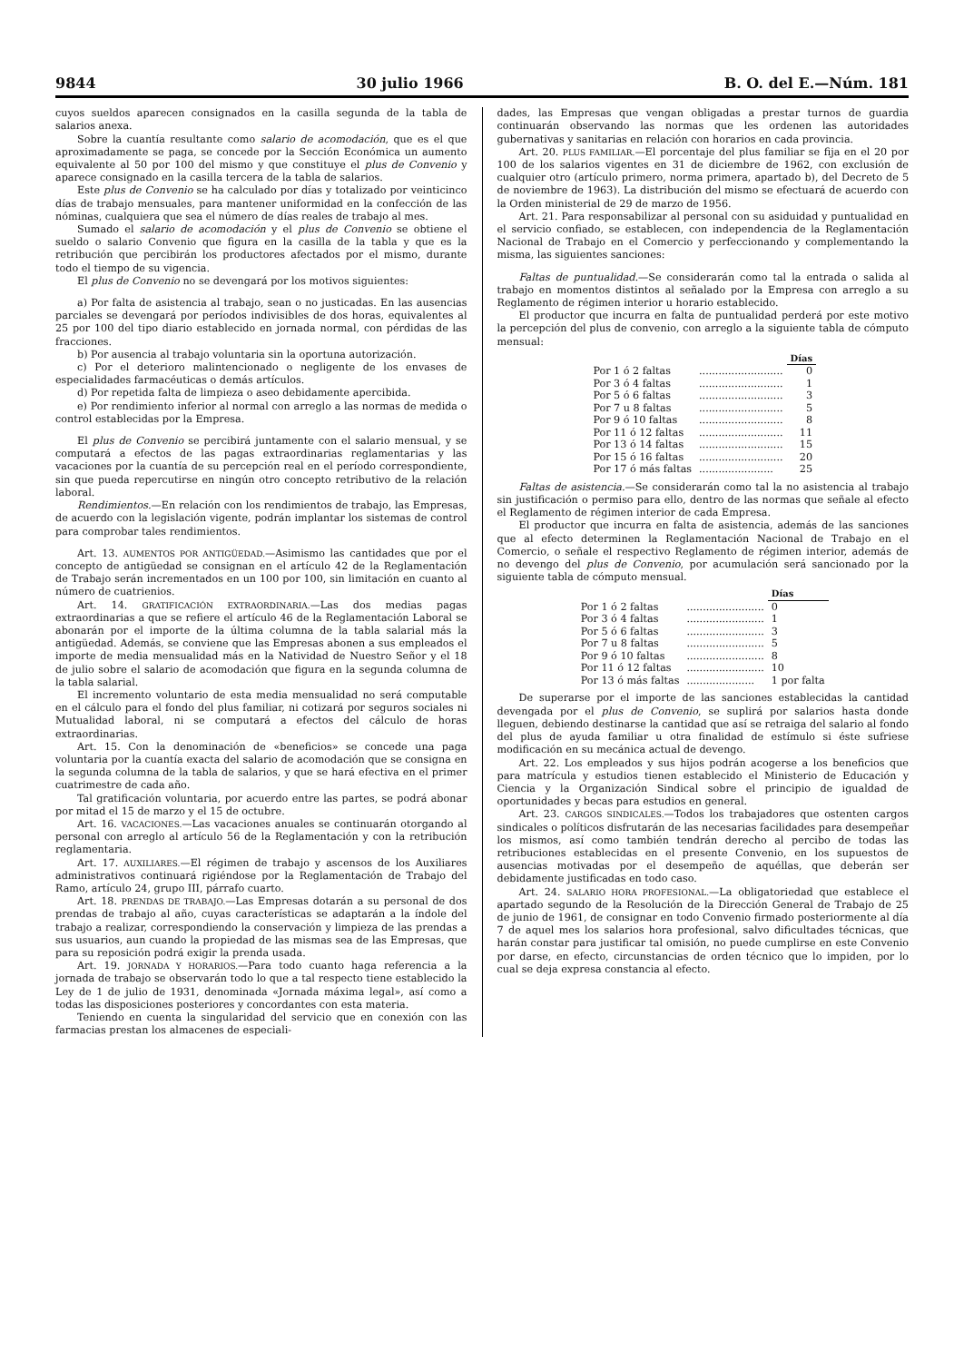9844 30 julio 1966 B. O. del E.—Núm. 181
cuyos sueldos aparecen consignados en la casilla segunda de la tabla de salarios anexa.
Sobre la cuantía resultante como salario de acomodación, que es el que aproximadamente se paga, se concede por la Sección Económica un aumento equivalente al 50 por 100 del mismo y que constituye el plus de Convenio y aparece consignado en la casilla tercera de la tabla de salarios.
Este plus de Convenio se ha calculado por días y totalizado por veinticinco días de trabajo mensuales, para mantener uniformidad en la confección de las nóminas, cualquiera que sea el número de días reales de trabajo al mes.
Sumado el salario de acomodación y el plus de Convenio se obtiene el sueldo o salario Convenio que figura en la casilla de la tabla y que es la retribución que percibirán los productores afectados por el mismo, durante todo el tiempo de su vigencia.
El plus de Convenio no se devengará por los motivos siguientes:
a) Por falta de asistencia al trabajo, sean o no justicadas. En las ausencias parciales se devengará por períodos indivisibles de dos horas, equivalentes al 25 por 100 del tipo diario establecido en jornada normal, con pérdidas de las fracciones.
b) Por ausencia al trabajo voluntaria sin la oportuna autorización.
c) Por el deterioro malintencionado o negligente de los envases de especialidades farmacéuticas o demás artículos.
d) Por repetida falta de limpieza o aseo debidamente apercibida.
e) Por rendimiento inferior al normal con arreglo a las normas de medida o control establecidas por la Empresa.
El plus de Convenio se percibirá juntamente con el salario mensual, y se computará a efectos de las pagas extraordinarias reglamentarias y las vacaciones por la cuantía de su percepción real en el período correspondiente, sin que pueda repercutirse en ningún otro concepto retributivo de la relación laboral.
Rendimientos.—En relación con los rendimientos de trabajo, las Empresas, de acuerdo con la legislación vigente, podrán implantar los sistemas de control para comprobar tales rendimientos.
Art. 13. AUMENTOS POR ANTIGÜEDAD.—Asimismo las cantidades que por el concepto de antigüedad se consignan en el artículo 42 de la Reglamentación de Trabajo serán incrementados en un 100 por 100, sin limitación en cuanto al número de cuatrienios.
Art. 14. GRATIFICACIÓN EXTRAORDINARIA.—Las dos medias pagas extraordinarias a que se refiere el artículo 46 de la Reglamentación Laboral se abonarán por el importe de la última columna de la tabla salarial más la antigüedad. Además, se conviene que las Empresas abonen a sus empleados el importe de media mensualidad más en la Natividad de Nuestro Señor y el 18 de julio sobre el salario de acomodación que figura en la segunda columna de la tabla salarial.
El incremento voluntario de esta media mensualidad no será computable en el cálculo para el fondo del plus familiar, ni cotizará por seguros sociales ni Mutualidad laboral, ni se computará a efectos del cálculo de horas extraordinarias.
Art. 15. Con la denominación de «beneficios» se concede una paga voluntaria por la cuantía exacta del salario de acomodación que se consigna en la segunda columna de la tabla de salarios, y que se hará efectiva en el primer cuatrimestre de cada año.
Tal gratificación voluntaria, por acuerdo entre las partes, se podrá abonar por mitad el 15 de marzo y el 15 de octubre.
Art. 16. VACACIONES.—Las vacaciones anuales se continuarán otorgando al personal con arreglo al artículo 56 de la Reglamentación y con la retribución reglamentaria.
Art. 17. AUXILIARES.—El régimen de trabajo y ascensos de los Auxiliares administrativos continuará rigiéndose por la Reglamentación de Trabajo del Ramo, artículo 24, grupo III, párrafo cuarto.
Art. 18. PRENDAS DE TRABAJO.—Las Empresas dotarán a su personal de dos prendas de trabajo al año, cuyas características se adaptarán a la índole del trabajo a realizar, correspondiendo la conservación y limpieza de las prendas a sus usuarios, aun cuando la propiedad de las mismas sea de las Empresas, que para su reposición podrá exigir la prenda usada.
Art. 19. JORNADA Y HORARIOS.—Para todo cuanto haga referencia a la jornada de trabajo se observarán todo lo que a tal respecto tiene establecido la Ley de 1 de julio de 1931, denominada «Jornada máxima legal», así como a todas las disposiciones posteriores y concordantes con esta materia.
Teniendo en cuenta la singularidad del servicio que en conexión con las farmacias prestan los almacenes de especiali-
dades, las Empresas que vengan obligadas a prestar turnos de guardia continuarán observando las normas que les ordenen las autoridades gubernativas y sanitarias en relación con horarios en cada provincia.
Art. 20. PLUS FAMILIAR.—El porcentaje del plus familiar se fija en el 20 por 100 de los salarios vigentes en 31 de diciembre de 1962, con exclusión de cualquier otro (artículo primero, norma primera, apartado b), del Decreto de 5 de noviembre de 1963). La distribución del mismo se efectuará de acuerdo con la Orden ministerial de 29 de marzo de 1956.
Art. 21. Para responsabilizar al personal con su asiduidad y puntualidad en el servicio confiado, se establecen, con independencia de la Reglamentación Nacional de Trabajo en el Comercio y perfeccionando y complementando la misma, las siguientes sanciones:
Faltas de puntualidad.—Se considerarán como tal la entrada o salida al trabajo en momentos distintos al señalado por la Empresa con arreglo a su Reglamento de régimen interior u horario establecido.
El productor que incurra en falta de puntualidad perderá por este motivo la percepción del plus de convenio, con arreglo a la siguiente tabla de cómputo mensual:
| | | Días |
| Por 1 ó 2 faltas | .......................... | 0 |
| Por 3 ó 4 faltas | .......................... | 1 |
| Por 5 ó 6 faltas | .......................... | 3 |
| Por 7 u 8 faltas | .......................... | 5 |
| Por 9 ó 10 faltas | .......................... | 8 |
| Por 11 ó 12 faltas | .......................... | 11 |
| Por 13 ó 14 faltas | .......................... | 15 |
| Por 15 ó 16 faltas | .......................... | 20 |
| Por 17 ó más faltas | ....................... | 25 |
Faltas de asistencia.—Se considerarán como tal la no asistencia al trabajo sin justificación o permiso para ello, dentro de las normas que señale al efecto el Reglamento de régimen interior de cada Empresa.
El productor que incurra en falta de asistencia, además de las sanciones que al efecto determinen la Reglamentación Nacional de Trabajo en el Comercio, o señale el respectivo Reglamento de régimen interior, además de no devengo del plus de Convenio, por acumulación será sancionado por la siguiente tabla de cómputo mensual.
| | | Días |
| Por 1 ó 2 faltas | ........................ | 0 |
| Por 3 ó 4 faltas | ........................ | 1 |
| Por 5 ó 6 faltas | ........................ | 3 |
| Por 7 u 8 faltas | ........................ | 5 |
| Por 9 ó 10 faltas | ........................ | 8 |
| Por 11 ó 12 faltas | ........................ | 10 |
| Por 13 ó más faltas | ..................... | 1 por falta |
De superarse por el importe de las sanciones establecidas la cantidad devengada por el plus de Convenio, se suplirá por salarios hasta donde lleguen, debiendo destinarse la cantidad que así se retraiga del salario al fondo del plus de ayuda familiar u otra finalidad de estímulo si éste sufriese modificación en su mecánica actual de devengo.
Art. 22. Los empleados y sus hijos podrán acogerse a los beneficios que para matrícula y estudios tienen establecido el Ministerio de Educación y Ciencia y la Organización Sindical sobre el principio de igualdad de oportunidades y becas para estudios en general.
Art. 23. CARGOS SINDICALES.—Todos los trabajadores que ostenten cargos sindicales o políticos disfrutarán de las necesarias facilidades para desempeñar los mismos, así como también tendrán derecho al percibo de todas las retribuciones establecidas en el presente Convenio, en los supuestos de ausencias motivadas por el desempeño de aquéllas, que deberán ser debidamente justificadas en todo caso.
Art. 24. SALARIO HORA PROFESIONAL.—La obligatoriedad que establece el apartado segundo de la Resolución de la Dirección General de Trabajo de 25 de junio de 1961, de consignar en todo Convenio firmado posteriormente al día 7 de aquel mes los salarios hora profesional, salvo dificultades técnicas, que harán constar para justificar tal omisión, no puede cumplirse en este Convenio por darse, en efecto, circunstancias de orden técnico que lo impiden, por lo cual se deja expresa constancia al efecto.